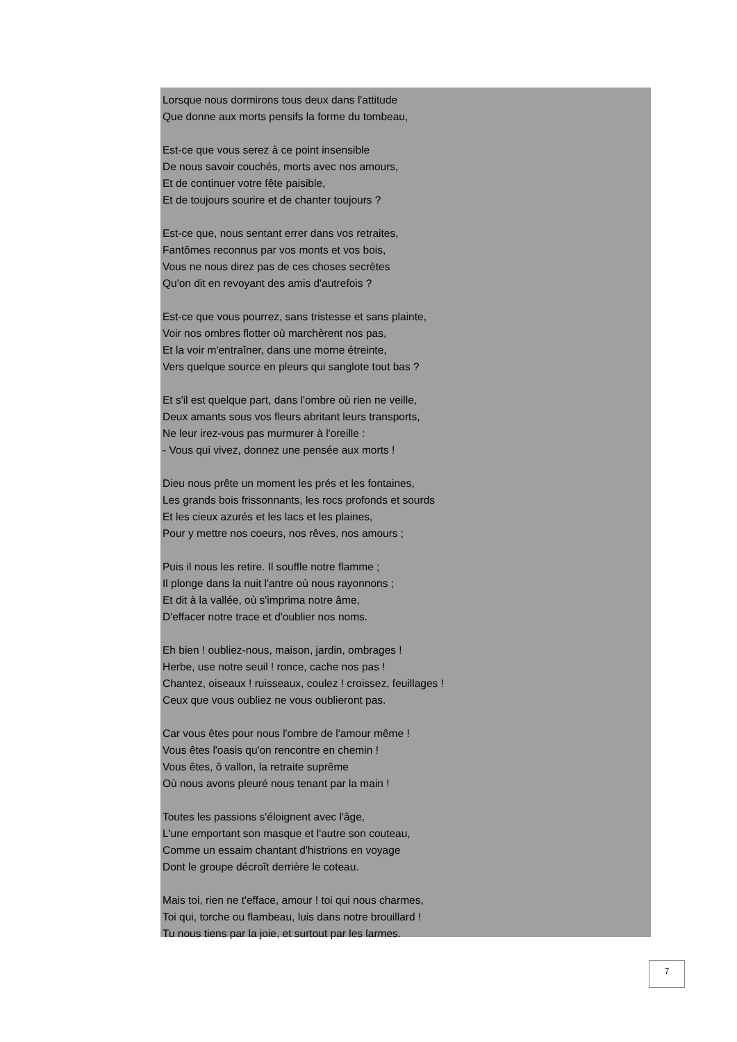Lorsque nous dormirons tous deux dans l'attitude
Que donne aux morts pensifs la forme du tombeau,
Est-ce que vous serez à ce point insensible
De nous savoir couchés, morts avec nos amours,
Et de continuer votre fête paisible,
Et de toujours sourire et de chanter toujours ?
Est-ce que, nous sentant errer dans vos retraites,
Fantômes reconnus par vos monts et vos bois,
Vous ne nous direz pas de ces choses secrètes
Qu'on dit en revoyant des amis d'autrefois ?
Est-ce que vous pourrez, sans tristesse et sans plainte,
Voir nos ombres flotter où marchèrent nos pas,
Et la voir m'entraîner, dans une morne étreinte,
Vers quelque source en pleurs qui sanglote tout bas ?
Et s'il est quelque part, dans l'ombre où rien ne veille,
Deux amants sous vos fleurs abritant leurs transports,
Ne leur irez-vous pas murmurer à l'oreille :
- Vous qui vivez, donnez une pensée aux morts !
Dieu nous prête un moment les prés et les fontaines,
Les grands bois frissonnants, les rocs profonds et sourds
Et les cieux azurés et les lacs et les plaines,
Pour y mettre nos coeurs, nos rêves, nos amours ;
Puis il nous les retire. Il souffle notre flamme ;
Il plonge dans la nuit l'antre où nous rayonnons ;
Et dit à la vallée, où s'imprima notre âme,
D'effacer notre trace et d'oublier nos noms.
Eh bien ! oubliez-nous, maison, jardin, ombrages !
Herbe, use notre seuil ! ronce, cache nos pas !
Chantez, oiseaux ! ruisseaux, coulez ! croissez, feuillages !
Ceux que vous oubliez ne vous oublieront pas.
Car vous êtes pour nous l'ombre de l'amour même !
Vous êtes l'oasis qu'on rencontre en chemin !
Vous êtes, ô vallon, la retraite suprême
Où nous avons pleuré nous tenant par la main !
Toutes les passions s'éloignent avec l'âge,
L'une emportant son masque et l'autre son couteau,
Comme un essaim chantant d'histrions en voyage
Dont le groupe décroît derrière le coteau.
Mais toi, rien ne t'efface, amour ! toi qui nous charmes,
Toi qui, torche ou flambeau, luis dans notre brouillard !
Tu nous tiens par la joie, et surtout par les larmes.
7